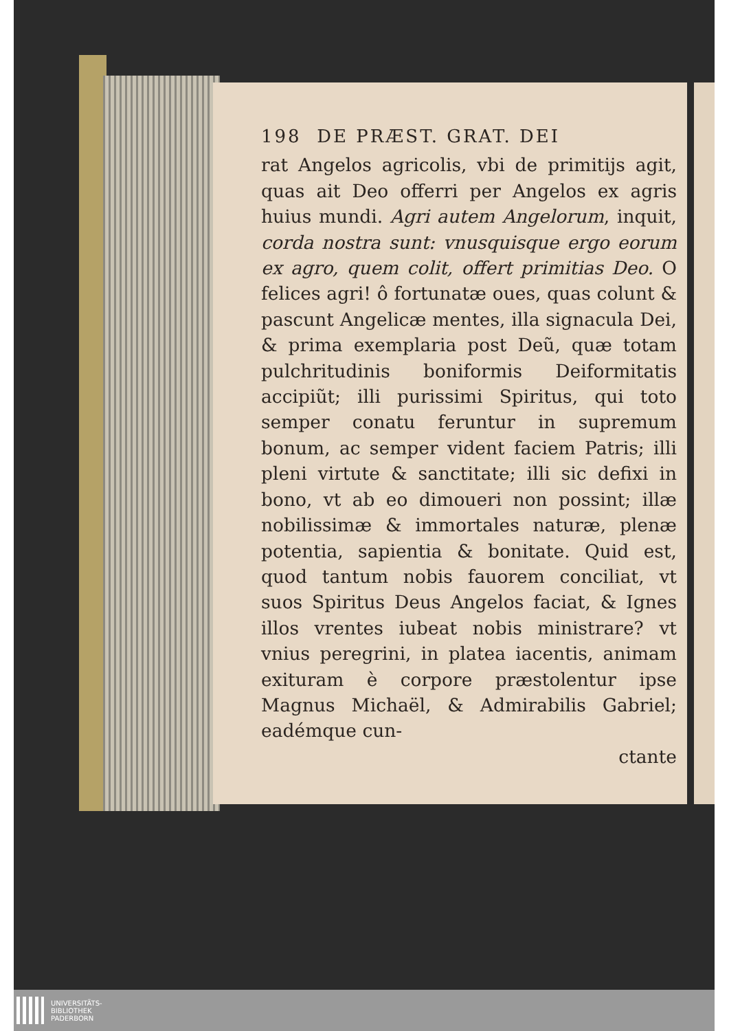198 DE PRÆST. GRAT. DEI
rat Angelos agricolis, vbi de primitijs agit, quas ait Deo offerri per Angelos ex agris huius mundi. Agri autem Angelorum, inquit, corda nostra sunt: vnusquisque ergo eorum ex agro, quem colit, offert primitias Deo. O felices agri! ô fortunatæ oues, quas colunt & pascunt Angelicæ mentes, illa signacula Dei, & prima exemplaria post Deũ, quæ totam pulchritudinis boniformis Deiformitatis accipiũt; illi purissimi Spiritus, qui toto semper conatu feruntur in supremum bonum, ac semper vident faciem Patris; illi pleni virtute & sanctitate; illi sic defixi in bono, vt ab eo dimoueri non possint; illæ nobilissimæ & immortales naturæ, plenæ potentia, sapientia & bonitate. Quid est, quod tantum nobis fauorem conciliat, vt suos Spiritus Deus Angelos faciat, & Ignes illos vrentes iubeat nobis ministrare? vt vnius peregrini, in platea iacentis, animam exituram è corpore præstolentur ipse Magnus Michaël, & Admirabilis Gabriel; eadémque cun-
ctante
UNIVERSITÄTS-
BIBLIOTHEK
PADERBORN